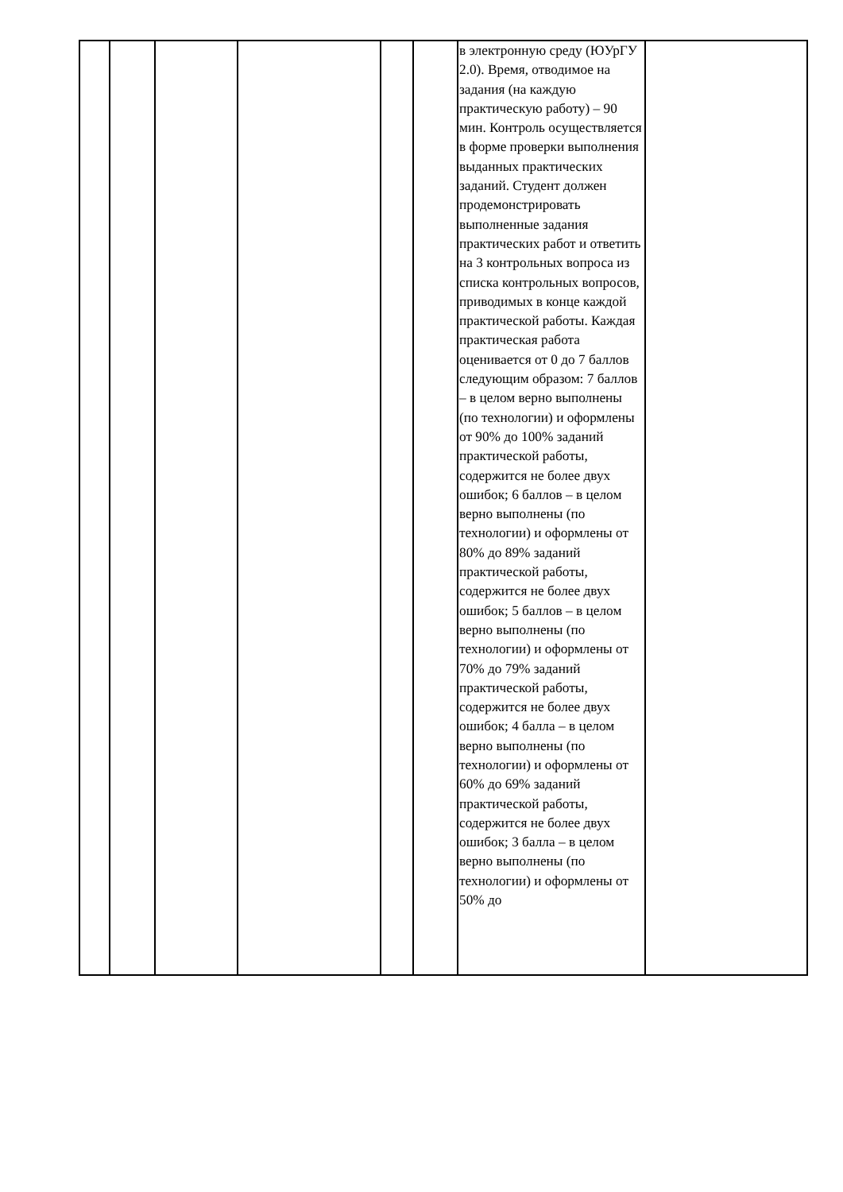| | | | | | | в электронную среду (ЮУрГУ 2.0). Время, отводимое на задания (на каждую практическую работу) – 90 мин. Контроль осуществляется в форме проверки выполнения выданных практических заданий. Студент должен продемонстрировать выполненные задания практических работ и ответить на 3 контрольных вопроса из списка контрольных вопросов, приводимых в конце каждой практической работы. Каждая практическая работа оценивается от 0 до 7 баллов следующим образом: 7 баллов – в целом верно выполнены (по технологии) и оформлены от 90% до 100% заданий практической работы, содержится не более двух ошибок; 6 баллов – в целом верно выполнены (по технологии) и оформлены от 80% до 89% заданий практической работы, содержится не более двух ошибок; 5 баллов – в целом верно выполнены (по технологии) и оформлены от 70% до 79% заданий практической работы, содержится не более двух ошибок; 4 балла – в целом верно выполнены (по технологии) и оформлены от 60% до 69% заданий практической работы, содержится не более двух ошибок; 3 балла – в целом верно выполнены (по технологии) и оформлены от 50% до | |